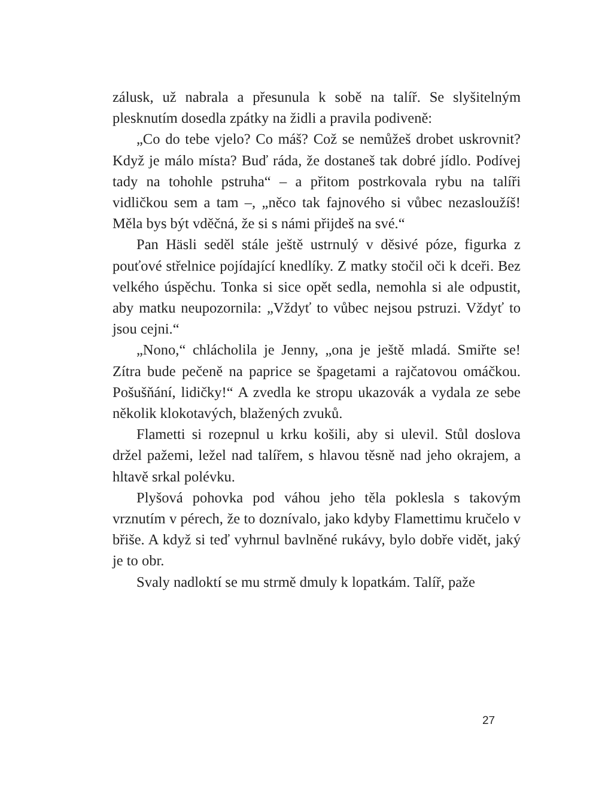zálusk, už nabrala a přesunula k sobě na talíř. Se slyšitelným plesknutím dosedla zpátky na židli a pravila podiveně:
„Co do tebe vjelo? Co máš? Což se nemůžeš drobet uskrovnit? Když je málo místa? Buď ráda, že dostaneš tak dobré jídlo. Podívej tady na tohohle pstruha“ – a přitom postrkovala rybu na talíři vidličkou sem a tam –, „něco tak fajnového si vůbec nezasloužíš! Měla bys být vděčná, že si s námi přijdeš na své.“
Pan Häsli seděl stále ještě ustrnulý v děsivé póze, figurka z pouťové střelnice pojídající knedlíky. Z matky stočil oči k dceři. Bez velkého úspěchu. Tonka si sice opět sedla, nemohla si ale odpustit, aby matku neupozornila: „Vždyť to vůbec nejsou pstruzi. Vždyť to jsou cejni.“
„Nono,“ chlácholila je Jenny, „ona je ještě mladá. Smiřte se! Zítra bude pečeně na paprice se špagetami a rajčatovou omáčkou. Pošušňání, lidičky!“ A zvedla ke stropu ukazovák a vydala ze sebe několik klokotavých, blažených zvuků.
Flametti si rozepnul u krku košili, aby si ulevil. Stůl doslova držel pažemi, ležel nad talířem, s hlavou těsně nad jeho okrajem, a hltavě srkal polévku.
Plyšová pohovka pod váhou jeho těla poklesla s takovým vrznutím v pérech, že to doznívalo, jako kdyby Flamettimu kručelo v břiše. A když si teď vyhrnul bavlněné rukávy, bylo dobře vidět, jaký je to obr.
Svaly nadloktí se mu strmě dmuly k lopatkám. Talíř, paže
27